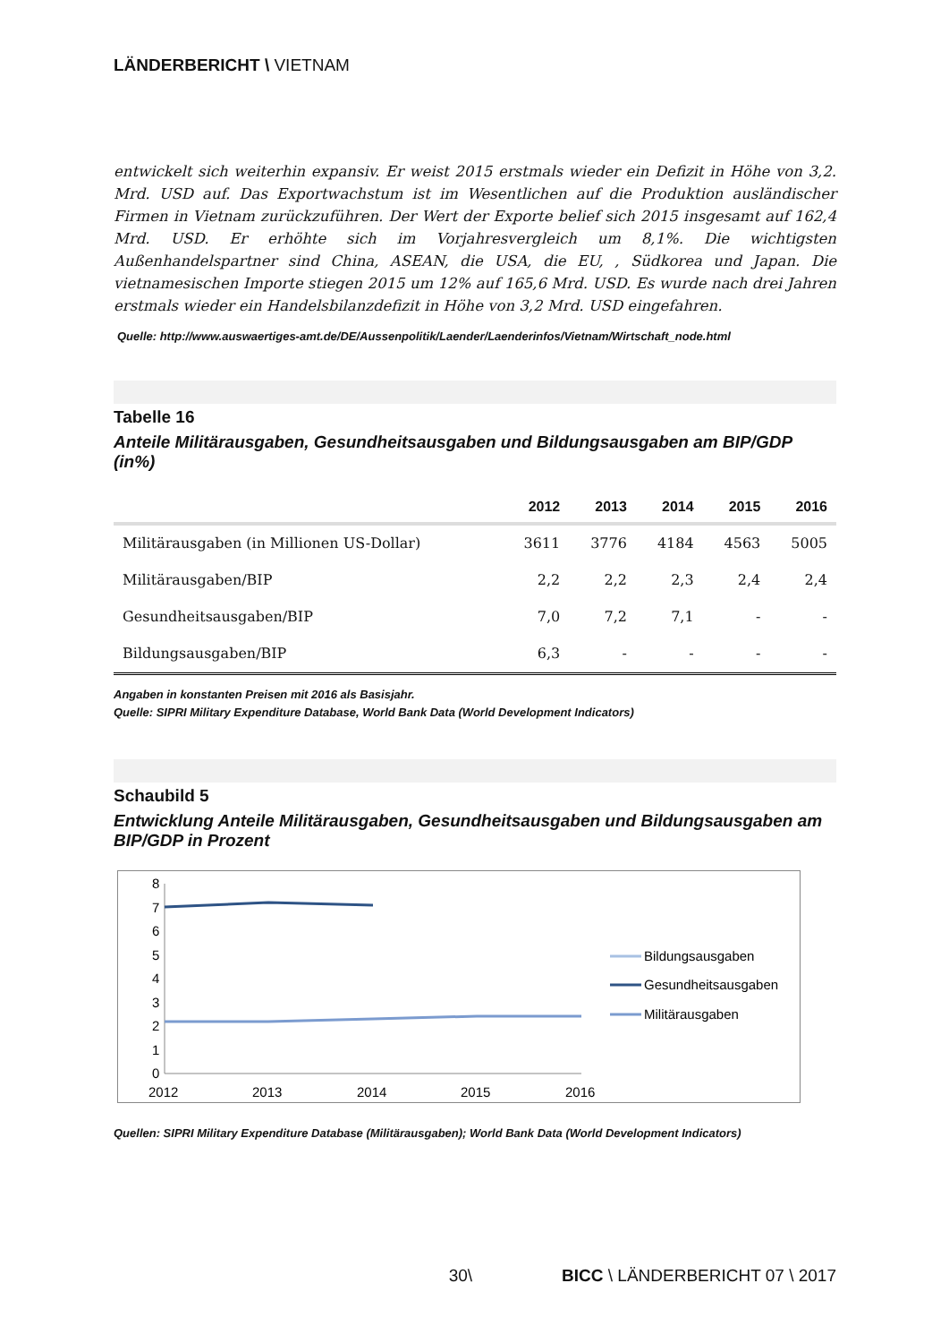LÄNDERBERICHT \ VIETNAM
entwickelt sich weiterhin expansiv. Er weist 2015 erstmals wieder ein Defizit in Höhe von 3,2. Mrd. USD auf. Das Exportwachstum ist im Wesentlichen auf die Produktion ausländischer Firmen in Vietnam zurückzuführen. Der Wert der Exporte belief sich 2015 insgesamt auf 162,4 Mrd. USD. Er erhöhte sich im Vorjahresvergleich um 8,1%. Die wichtigsten Außenhandelspartner sind China, ASEAN, die USA, die EU, , Südkorea und Japan. Die vietnamesischen Importe stiegen 2015 um 12% auf 165,6 Mrd. USD. Es wurde nach drei Jahren erstmals wieder ein Handelsbilanzdefizit in Höhe von 3,2 Mrd. USD eingefahren.
Quelle: http://www.auswaertiges-amt.de/DE/Aussenpolitik/Laender/Laenderinfos/Vietnam/Wirtschaft_node.html
Tabelle 16
Anteile Militärausgaben, Gesundheitsausgaben und Bildungsausgaben am BIP/GDP (in%)
| | 2012 | 2013 | 2014 | 2015 | 2016 |
| --- | --- | --- | --- | --- | --- |
| Militärausgaben (in Millionen US-Dollar) | 3611 | 3776 | 4184 | 4563 | 5005 |
| Militärausgaben/BIP | 2,2 | 2,2 | 2,3 | 2,4 | 2,4 |
| Gesundheitsausgaben/BIP | 7,0 | 7,2 | 7,1 | - | - |
| Bildungsausgaben/BIP | 6,3 | - | - | - | - |
Angaben in konstanten Preisen mit 2016 als Basisjahr.
Quelle: SIPRI Military Expenditure Database, World Bank Data (World Development Indicators)
Schaubild 5
Entwicklung Anteile Militärausgaben, Gesundheitsausgaben und Bildungsausgaben am BIP/GDP in Prozent
8
7
6
5
4
3
2
1
0
2012
2013
2014
2015
2016
Bildungsausgaben
Gesundheitsausgaben
Militärausgaben
Quellen: SIPRI Military Expenditure Database (Militärausgaben); World Bank Data (World Development Indicators)
30\ BICC \ LÄNDERBERICHT 07 \ 2017